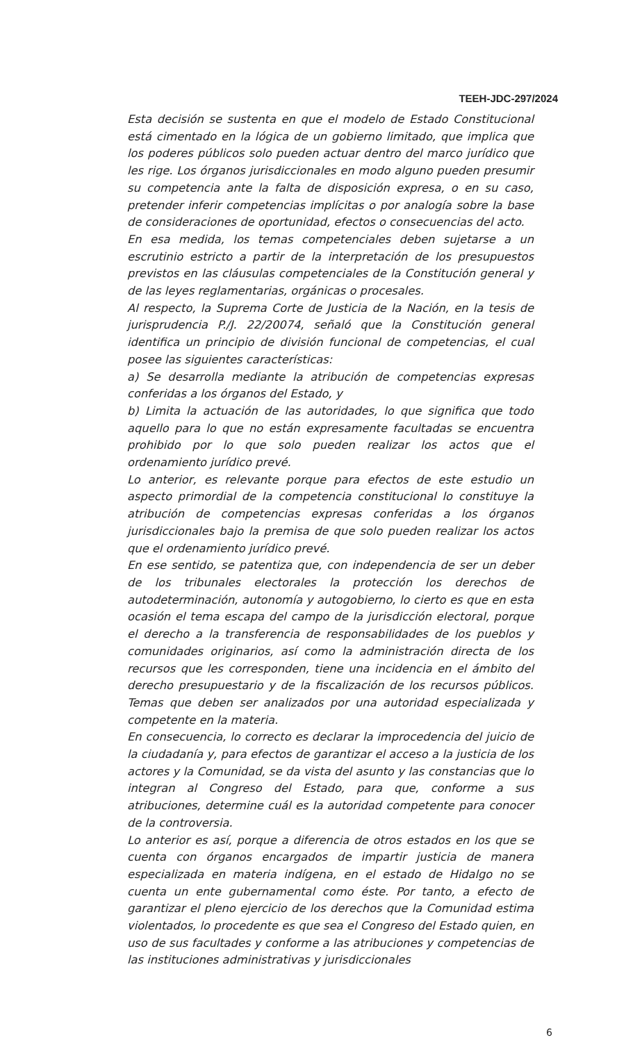TEEH-JDC-297/2024
Esta decisión se sustenta en que el modelo de Estado Constitucional está cimentado en la lógica de un gobierno limitado, que implica que los poderes públicos solo pueden actuar dentro del marco jurídico que les rige. Los órganos jurisdiccionales en modo alguno pueden presumir su competencia ante la falta de disposición expresa, o en su caso, pretender inferir competencias implícitas o por analogía sobre la base de consideraciones de oportunidad, efectos o consecuencias del acto.
En esa medida, los temas competenciales deben sujetarse a un escrutinio estricto a partir de la interpretación de los presupuestos previstos en las cláusulas competenciales de la Constitución general y de las leyes reglamentarias, orgánicas o procesales.
Al respecto, la Suprema Corte de Justicia de la Nación, en la tesis de jurisprudencia P./J. 22/20074, señaló que la Constitución general identifica un principio de división funcional de competencias, el cual posee las siguientes características:
a) Se desarrolla mediante la atribución de competencias expresas conferidas a los órganos del Estado, y
b) Limita la actuación de las autoridades, lo que significa que todo aquello para lo que no están expresamente facultadas se encuentra prohibido por lo que solo pueden realizar los actos que el ordenamiento jurídico prevé.
Lo anterior, es relevante porque para efectos de este estudio un aspecto primordial de la competencia constitucional lo constituye la atribución de competencias expresas conferidas a los órganos jurisdiccionales bajo la premisa de que solo pueden realizar los actos que el ordenamiento jurídico prevé.
En ese sentido, se patentiza que, con independencia de ser un deber de los tribunales electorales la protección los derechos de autodeterminación, autonomía y autogobierno, lo cierto es que en esta ocasión el tema escapa del campo de la jurisdicción electoral, porque el derecho a la transferencia de responsabilidades de los pueblos y comunidades originarios, así como la administración directa de los recursos que les corresponden, tiene una incidencia en el ámbito del derecho presupuestario y de la fiscalización de los recursos públicos. Temas que deben ser analizados por una autoridad especializada y competente en la materia.
En consecuencia, lo correcto es declarar la improcedencia del juicio de la ciudadanía y, para efectos de garantizar el acceso a la justicia de los actores y la Comunidad, se da vista del asunto y las constancias que lo integran al Congreso del Estado, para que, conforme a sus atribuciones, determine cuál es la autoridad competente para conocer de la controversia.
Lo anterior es así, porque a diferencia de otros estados en los que se cuenta con órganos encargados de impartir justicia de manera especializada en materia indígena, en el estado de Hidalgo no se cuenta un ente gubernamental como éste. Por tanto, a efecto de garantizar el pleno ejercicio de los derechos que la Comunidad estima violentados, lo procedente es que sea el Congreso del Estado quien, en uso de sus facultades y conforme a las atribuciones y competencias de las instituciones administrativas y jurisdiccionales
6